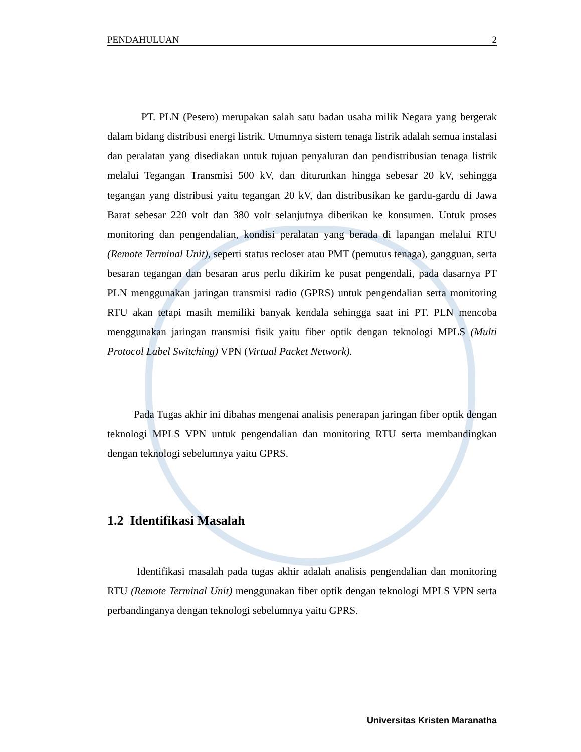PENDAHULUAN 2
PT. PLN (Pesero) merupakan salah satu badan usaha milik Negara yang bergerak dalam bidang distribusi energi listrik. Umumnya sistem tenaga listrik adalah semua instalasi dan peralatan yang disediakan untuk tujuan penyaluran dan pendistribusian tenaga listrik melalui Tegangan Transmisi 500 kV, dan diturunkan hingga sebesar 20 kV, sehingga tegangan yang distribusi yaitu tegangan 20 kV, dan distribusikan ke gardu-gardu di Jawa Barat sebesar 220 volt dan 380 volt selanjutnya diberikan ke konsumen. Untuk proses monitoring dan pengendalian, kondisi peralatan yang berada di lapangan melalui RTU (Remote Terminal Unit), seperti status recloser atau PMT (pemutus tenaga), gangguan, serta besaran tegangan dan besaran arus perlu dikirim ke pusat pengendali, pada dasarnya PT PLN menggunakan jaringan transmisi radio (GPRS) untuk pengendalian serta monitoring RTU akan tetapi masih memiliki banyak kendala sehingga saat ini PT. PLN mencoba menggunakan jaringan transmisi fisik yaitu fiber optik dengan teknologi MPLS (Multi Protocol Label Switching) VPN (Virtual Packet Network).
Pada Tugas akhir ini dibahas mengenai analisis penerapan jaringan fiber optik dengan teknologi MPLS VPN untuk pengendalian dan monitoring RTU serta membandingkan dengan teknologi sebelumnya yaitu GPRS.
1.2 Identifikasi Masalah
Identifikasi masalah pada tugas akhir adalah analisis pengendalian dan monitoring RTU (Remote Terminal Unit) menggunakan fiber optik dengan teknologi MPLS VPN serta perbandinganya dengan teknologi sebelumnya yaitu GPRS.
Universitas Kristen Maranatha